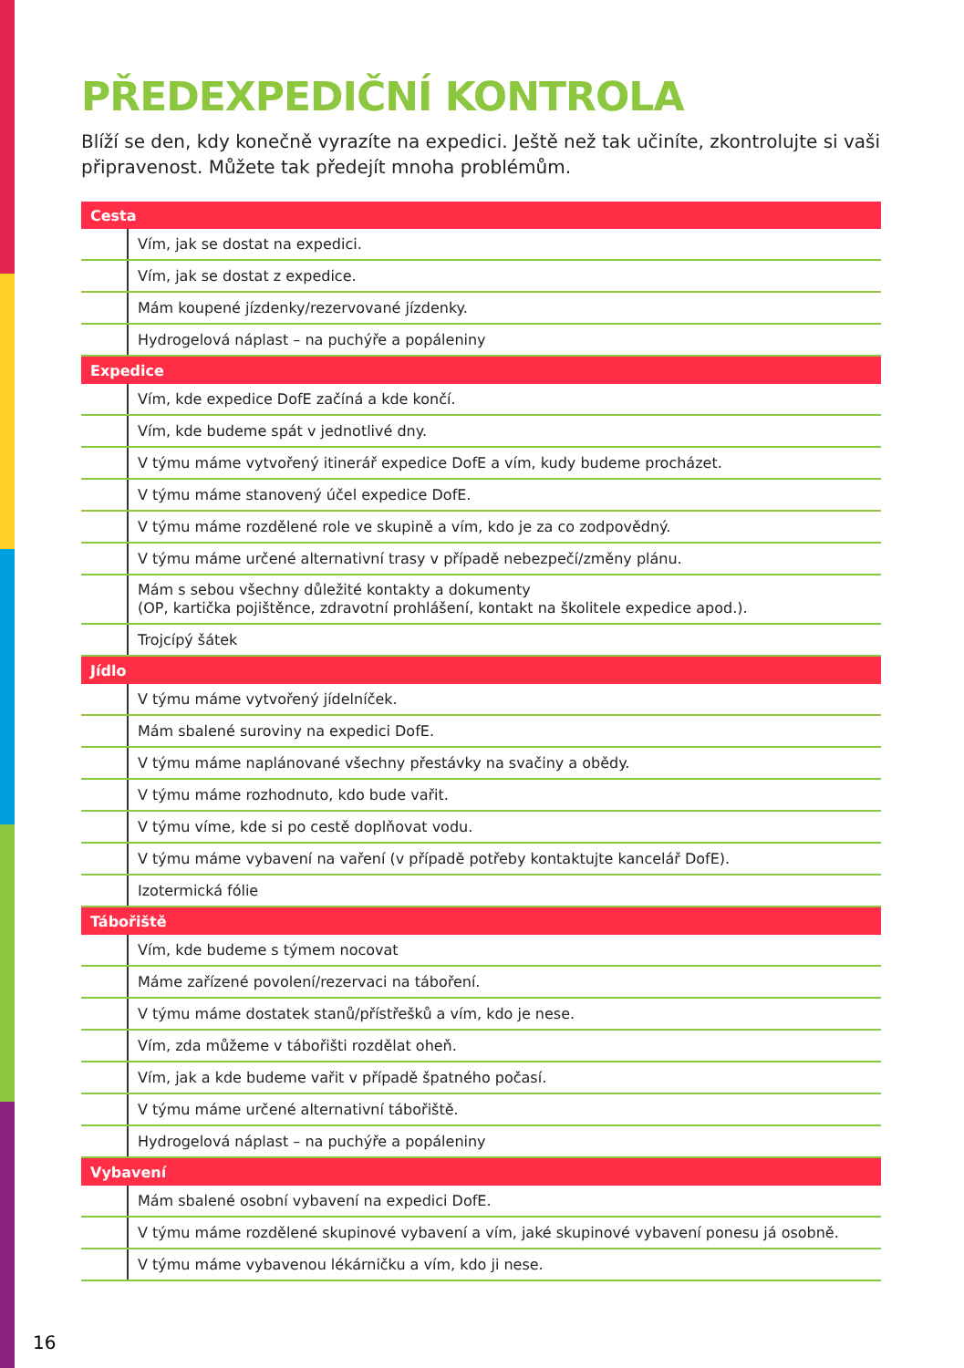PŘEDEXPEDIČNÍ KONTROLA
Blíží se den, kdy konečně vyrazíte na expedici. Ještě než tak učiníte, zkontrolujte si vaši připravenost. Můžete tak předejít mnoha problémům.
| Cesta | |
| --- | --- |
| | Vím, jak se dostat na expedici. |
| | Vím, jak se dostat z expedice. |
| | Mám koupené jízdenky/rezervované jízdenky. |
| | Hydrogelová náplast – na puchýře a popáleniny |
| Expedice | |
| | Vím, kde expedice DofE začíná a kde končí. |
| | Vím, kde budeme spát v jednotlivé dny. |
| | V týmu máme vytvořený itinerář expedice DofE a vím, kudy budeme procházet. |
| | V týmu máme stanovený účel expedice DofE. |
| | V týmu máme rozdělené role ve skupině a vím, kdo je za co zodpovědný. |
| | V týmu máme určené alternativní trasy v případě nebezpečí/změny plánu. |
| | Mám s sebou všechny důležité kontakty a dokumenty (OP, kartička pojištěnce, zdravotní prohlášení, kontakt na školitele expedice apod.). |
| | Trojcípý šátek |
| Jídlo | |
| | V týmu máme vytvořený jídelníček. |
| | Mám sbalené suroviny na expedici DofE. |
| | V týmu máme naplánované všechny přestávky na svačiny a obědy. |
| | V týmu máme rozhodnuto, kdo bude vařit. |
| | V týmu víme, kde si po cestě doplňovat vodu. |
| | V týmu máme vybavení na vaření (v případě potřeby kontaktujte kancelář DofE). |
| | Izotermická fólie |
| Tábořiště | |
| | Vím, kde budeme s týmem nocovat |
| | Máme zařízené povolení/rezervaci na táboření. |
| | V týmu máme dostatek stanů/přístřešků a vím, kdo je nese. |
| | Vím, zda můžeme v tábořišti rozdělat oheň. |
| | Vím, jak a kde budeme vařit v případě špatného počasí. |
| | V týmu máme určené alternativní tábořiště. |
| | Hydrogelová náplast – na puchýře a popáleniny |
| Vybavení | |
| | Mám sbalené osobní vybavení na expedici DofE. |
| | V týmu máme rozdělené skupinové vybavení a vím, jaké skupinové vybavení ponesu já osobně. |
| | V týmu máme vybavenou lékárničku a vím, kdo ji nese. |
16